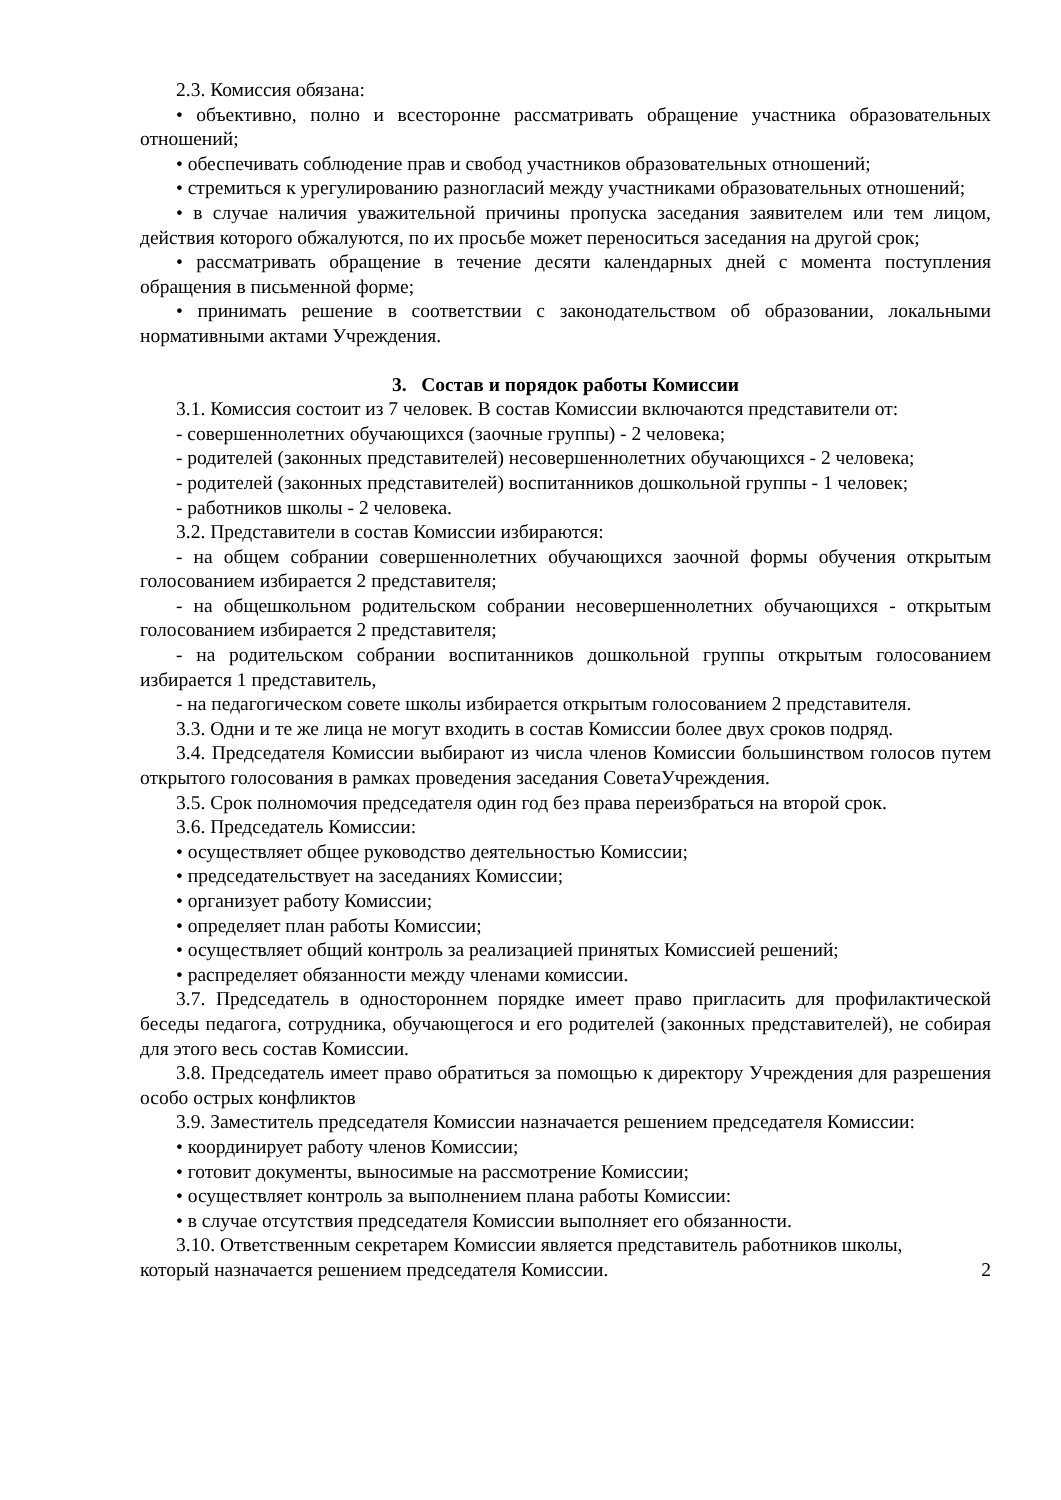2.3. Комиссия обязана:
• объективно, полно и всесторонне рассматривать обращение участника образовательных отношений;
• обеспечивать соблюдение прав и свобод участников образовательных отношений;
• стремиться к урегулированию разногласий между участниками образовательных отношений;
• в случае наличия уважительной причины пропуска заседания заявителем или тем лицом, действия которого обжалуются, по их просьбе может переноситься заседания на другой срок;
• рассматривать обращение в течение десяти календарных дней с момента поступления обращения в письменной форме;
• принимать решение в соответствии с законодательством об образовании, локальными нормативными актами Учреждения.
3. Состав и порядок работы Комиссии
3.1. Комиссия состоит из 7 человек. В состав Комиссии включаются представители от:
- совершеннолетних обучающихся (заочные группы) - 2 человека;
- родителей (законных представителей) несовершеннолетних обучающихся - 2 человека;
- родителей (законных представителей) воспитанников дошкольной группы - 1 человек;
- работников школы - 2 человека.
3.2. Представители в состав Комиссии избираются:
- на общем собрании совершеннолетних обучающихся заочной формы обучения открытым голосованием избирается 2 представителя;
- на общешкольном родительском собрании несовершеннолетних обучающихся - открытым голосованием избирается 2 представителя;
- на родительском собрании воспитанников дошкольной группы открытым голосованием избирается 1 представитель,
- на педагогическом совете школы избирается открытым голосованием 2 представителя.
3.3. Одни и те же лица не могут входить в состав Комиссии более двух сроков подряд.
3.4. Председателя Комиссии выбирают из числа членов Комиссии большинством голосов путем открытого голосования в рамках проведения заседания СоветаУчреждения.
3.5. Срок полномочия председателя один год без права переизбраться на второй срок.
3.6. Председатель Комиссии:
• осуществляет общее руководство деятельностью Комиссии;
• председательствует на заседаниях Комиссии;
• организует работу Комиссии;
• определяет план работы Комиссии;
• осуществляет общий контроль за реализацией принятых Комиссией решений;
• распределяет обязанности между членами комиссии.
3.7. Председатель в одностороннем порядке имеет право пригласить для профилактической беседы педагога, сотрудника, обучающегося и его родителей (законных представителей), не собирая для этого весь состав Комиссии.
3.8. Председатель имеет право обратиться за помощью к директору Учреждения для разрешения особо острых конфликтов
3.9. Заместитель председателя Комиссии назначается решением председателя Комиссии:
• координирует работу членов Комиссии;
• готовит документы, выносимые на рассмотрение Комиссии;
• осуществляет контроль за выполнением плана работы Комиссии:
• в случае отсутствия председателя Комиссии выполняет его обязанности.
3.10. Ответственным секретарем Комиссии является представитель работников школы,
который назначается решением председателя Комиссии. 2